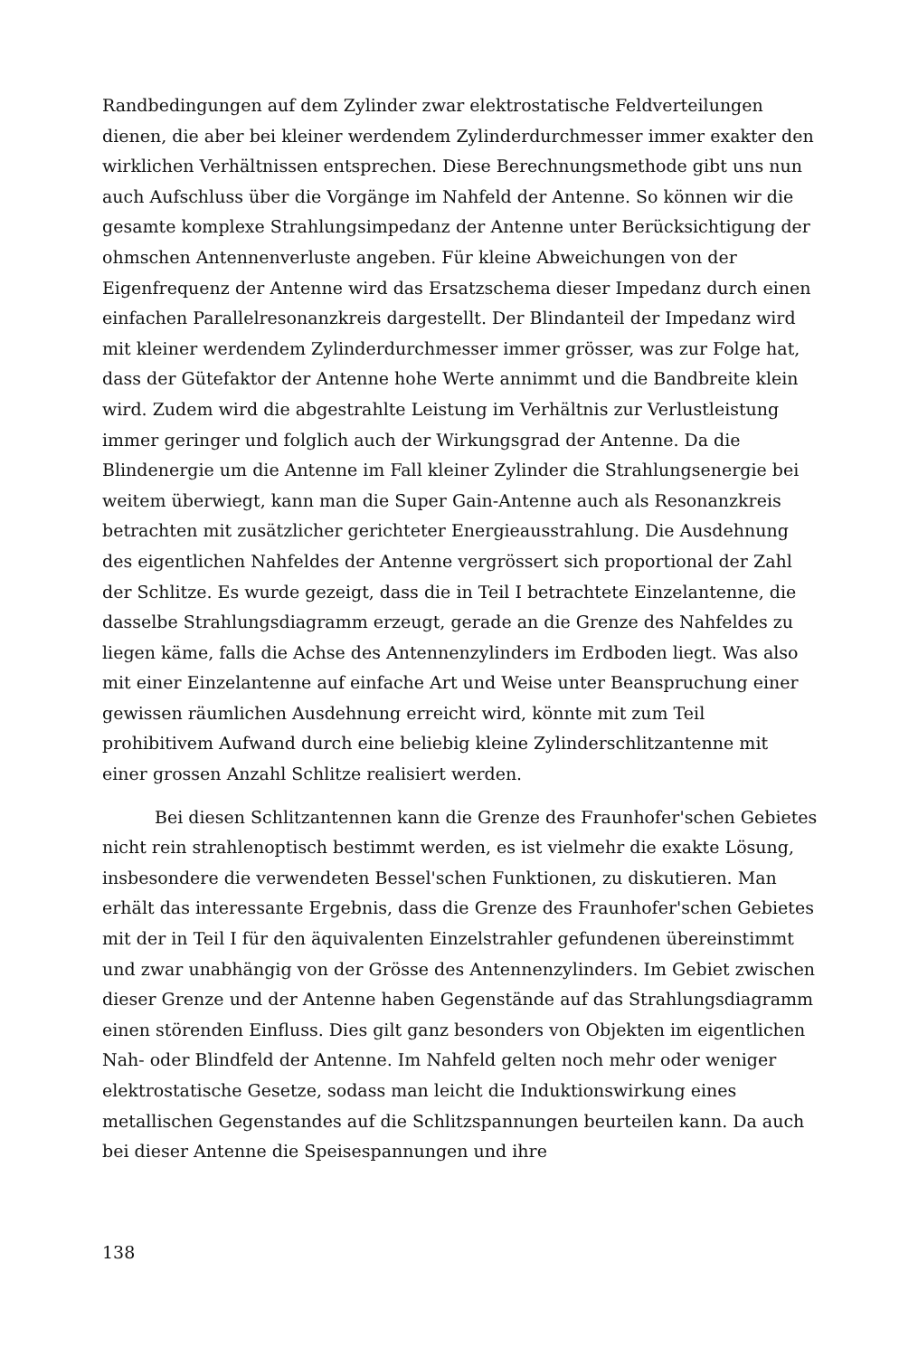Randbedingungen auf dem Zylinder zwar elektrostatische Feldverteilungen dienen, die aber bei kleiner werdendem Zylinderdurchmesser immer exakter den wirklichen Verhältnissen entsprechen. Diese Berechnungsmethode gibt uns nun auch Aufschluss über die Vorgänge im Nahfeld der Antenne. So können wir die gesamte komplexe Strahlungsimpedanz der Antenne unter Berücksichtigung der ohmschen Antennenverluste angeben. Für kleine Abweichungen von der Eigenfrequenz der Antenne wird das Ersatzschema dieser Impedanz durch einen einfachen Parallelresonanzkreis dargestellt. Der Blindanteil der Impedanz wird mit kleiner werdendem Zylinderdurchmesser immer grösser, was zur Folge hat, dass der Gütefaktor der Antenne hohe Werte annimmt und die Bandbreite klein wird. Zudem wird die abgestrahlte Leistung im Verhältnis zur Verlustleistung immer geringer und folglich auch der Wirkungsgrad der Antenne. Da die Blindenergie um die Antenne im Fall kleiner Zylinder die Strahlungsenergie bei weitem überwiegt, kann man die Super Gain-Antenne auch als Resonanzkreis betrachten mit zusätzlicher gerichteter Energieausstrahlung. Die Ausdehnung des eigentlichen Nahfeldes der Antenne vergrössert sich proportional der Zahl der Schlitze. Es wurde gezeigt, dass die in Teil I betrachtete Einzelantenne, die dasselbe Strahlungsdiagramm erzeugt, gerade an die Grenze des Nahfeldes zu liegen käme, falls die Achse des Antennenzylinders im Erdboden liegt. Was also mit einer Einzelantenne auf einfache Art und Weise unter Beanspruchung einer gewissen räumlichen Ausdehnung erreicht wird, könnte mit zum Teil prohibitivem Aufwand durch eine beliebig kleine Zylinderschlitzantenne mit einer grossen Anzahl Schlitze realisiert werden.
Bei diesen Schlitzantennen kann die Grenze des Fraunhofer'schen Gebietes nicht rein strahlenoptisch bestimmt werden, es ist vielmehr die exakte Lösung, insbesondere die verwendeten Bessel'schen Funktionen, zu diskutieren. Man erhält das interessante Ergebnis, dass die Grenze des Fraunhofer'schen Gebietes mit der in Teil I für den äquivalenten Einzelstrahler gefundenen übereinstimmt und zwar unabhängig von der Grösse des Antennenzylinders. Im Gebiet zwischen dieser Grenze und der Antenne haben Gegenstände auf das Strahlungsdiagramm einen störenden Einfluss. Dies gilt ganz besonders von Objekten im eigentlichen Nah- oder Blindfeld der Antenne. Im Nahfeld gelten noch mehr oder weniger elektrostatische Gesetze, sodass man leicht die Induktionswirkung eines metallischen Gegenstandes auf die Schlitzspannungen beurteilen kann. Da auch bei dieser Antenne die Speisespannungen und ihre
138